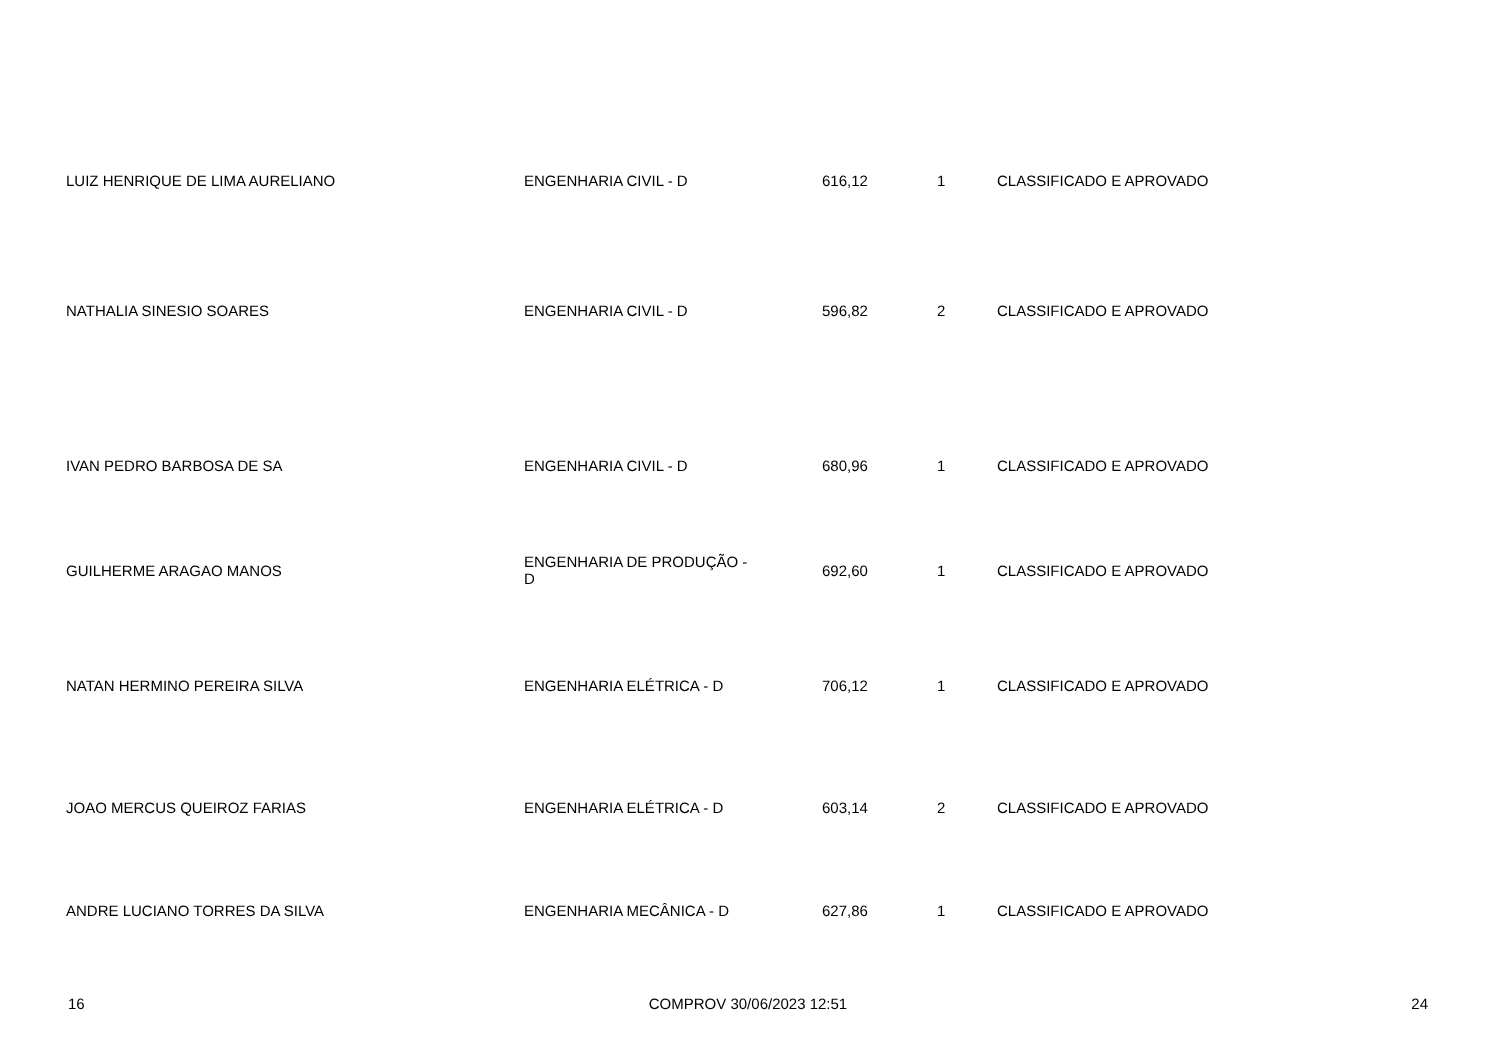| LUIZ HENRIQUE DE LIMA AURELIANO | ENGENHARIA CIVIL - D | 616,12 | 1 | CLASSIFICADO E APROVADO |
| NATHALIA SINESIO SOARES | ENGENHARIA CIVIL - D | 596,82 | 2 | CLASSIFICADO E APROVADO |
| IVAN PEDRO BARBOSA DE SA | ENGENHARIA CIVIL - D | 680,96 | 1 | CLASSIFICADO E APROVADO |
| GUILHERME ARAGAO MANOS | ENGENHARIA DE PRODUÇÃO - D | 692,60 | 1 | CLASSIFICADO E APROVADO |
| NATAN HERMINO PEREIRA SILVA | ENGENHARIA ELÉTRICA - D | 706,12 | 1 | CLASSIFICADO E APROVADO |
| JOAO MERCUS QUEIROZ FARIAS | ENGENHARIA ELÉTRICA - D | 603,14 | 2 | CLASSIFICADO E APROVADO |
| ANDRE LUCIANO TORRES DA SILVA | ENGENHARIA MECÂNICA - D | 627,86 | 1 | CLASSIFICADO E APROVADO |
16 COMPROV 30/06/2023 12:51 24